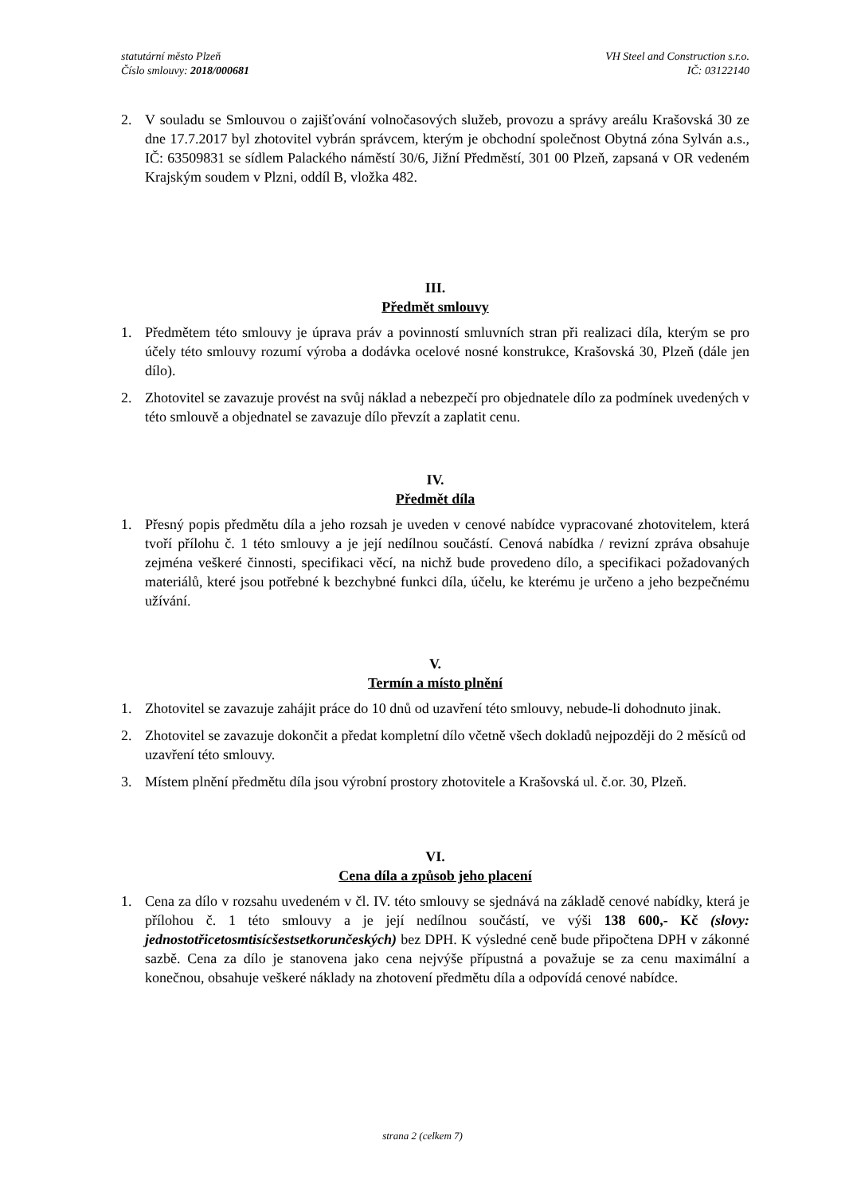statutární město Plzeň
Číslo smlouvy: 2018/000681
VH Steel and Construction s.r.o.
IČ: 03122140
2. V souladu se Smlouvou o zajišťování volnočasových služeb, provozu a správy areálu Krašovská 30 ze dne 17.7.2017 byl zhotovitel vybrán správcem, kterým je obchodní společnost Obytná zóna Sylván a.s., IČ: 63509831 se sídlem Palackého náměstí 30/6, Jižní Předměstí, 301 00 Plzeň, zapsaná v OR vedeném Krajským soudem v Plzni, oddíl B, vložka 482.
III.
Předmět smlouvy
1. Předmětem této smlouvy je úprava práv a povinností smluvních stran při realizaci díla, kterým se pro účely této smlouvy rozumí výroba a dodávka ocelové nosné konstrukce, Krašovská 30, Plzeň (dále jen dílo).
2. Zhotovitel se zavazuje provést na svůj náklad a nebezpečí pro objednatele dílo za podmínek uvedených v této smlouvě a objednatel se zavazuje dílo převzít a zaplatit cenu.
IV.
Předmět díla
1. Přesný popis předmětu díla a jeho rozsah je uveden v cenové nabídce vypracované zhotovitelem, která tvoří přílohu č. 1 této smlouvy a je její nedílnou součástí. Cenová nabídka / revizní zpráva obsahuje zejména veškeré činnosti, specifikaci věcí, na nichž bude provedeno dílo, a specifikaci požadovaných materiálů, které jsou potřebné k bezchybné funkci díla, účelu, ke kterému je určeno a jeho bezpečnému užívání.
V.
Termín a místo plnění
1. Zhotovitel se zavazuje zahájit práce do 10 dnů od uzavření této smlouvy, nebude-li dohodnuto jinak.
2. Zhotovitel se zavazuje dokončit a předat kompletní dílo včetně všech dokladů nejpozději do 2 měsíců od uzavření této smlouvy.
3. Místem plnění předmětu díla jsou výrobní prostory zhotovitele a Krašovská ul. č.or. 30, Plzeň.
VI.
Cena díla a způsob jeho placení
1. Cena za dílo v rozsahu uvedeném v čl. IV. této smlouvy se sjednává na základě cenové nabídky, která je přílohou č. 1 této smlouvy a je její nedílnou součástí, ve výši 138 600,- Kč (slovy: jednostotřicetosmtisícšestsetkorunčeských) bez DPH. K výsledné ceně bude připočtena DPH v zákonné sazbě. Cena za dílo je stanovena jako cena nejvýše přípustná a považuje se za cenu maximální a konečnou, obsahuje veškeré náklady na zhotovení předmětu díla a odpovídá cenové nabídce.
strana 2 (celkem 7)